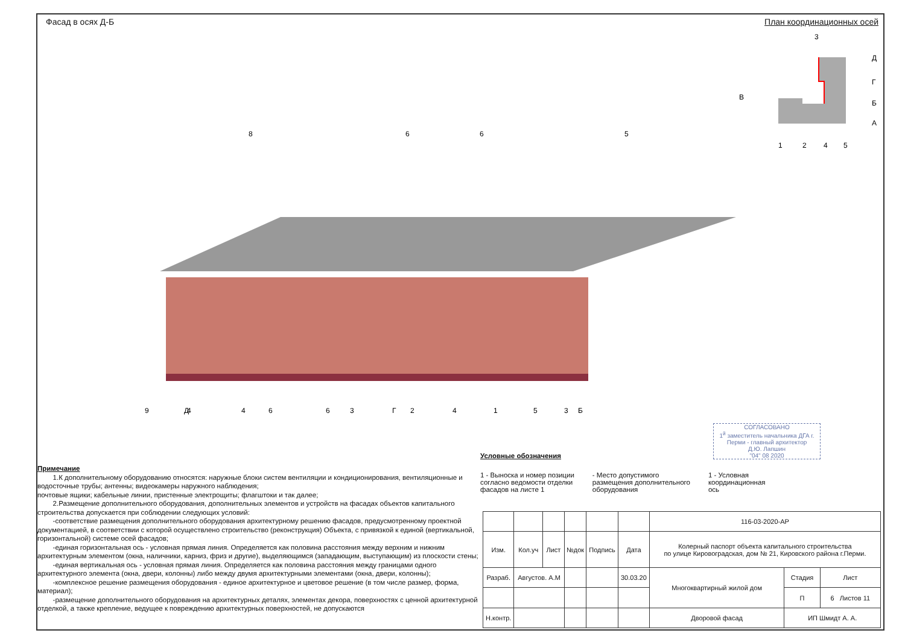Фасад в осях Д-Б План координационных осей
3
Д
Г
В
Б
А
1
2
4
5
8
6
6
5
9
Д
4
4
6
6
3
Г
2
4
1
5
3
Б
Примечание
1.К дополнительному оборудованию относятся: наружные блоки систем вентиляции и кондиционирования, вентиляционные и водосточные трубы; антенны; видеокамеры наружного наблюдения;
почтовые ящики; кабельные линии, пристенные электрощиты; флагштоки и так далее;
2.Размещение дополнительного оборудования, дополнительных элементов и устройств на фасадах объектов капитального строительства допускается при соблюдении следующих условий:
-соответствие размещения дополнительного оборудования архитектурному решению фасадов, предусмотренному проектной документацией, в соответствии с которой осуществлено строительство (реконструкция) Объекта, с привязкой к единой (вертикальной, горизонтальной) системе осей фасадов;
-единая горизонтальная ось - условная прямая линия. Определяется как половина расстояния между верхним и нижним архитектурным элементом (окна, наличники, карниз, фриз и другие), выделяющимся (западающим, выступающим) из плоскости стены;
-единая вертикальная ось - условная прямая линия. Определяется как половина расстояния между границами одного архитектурного элемента (окна, двери, колонны) либо между двумя архитектурными элементами (окна, двери, колонны);
-комплексное решение размещения оборудования - единое архитектурное и цветовое решение (в том числе размер, форма, материал);
-размещение дополнительного оборудования на архитектурных деталях, элементах декора, поверхностях с ценной архитектурной отделкой, а также крепление, ведущее к повреждению архитектурных поверхностей, не допускаются
СОГЛАСОВАНО
1<sup>й</sup> заместитель начальника ДГА г. Перми - главный архитектор
Д.Ю. Лапшин
"04" 08 2020
Условные обозначения
1 - Выноска и номер позиции
согласно ведомости отделки
фасадов на листе 1
- Место допустимого
размещения дополнительного
оборудования
1 - Условная
координационная
ось
| | | | | | | 116-03-2020-АР | | |
| Изм. | Кол.уч | Лист | №док | Подпись | Дата | Колерный паспорт объекта капитального строительства по улице Кировоградская, дом № 21, Кировского района г.Перми. | | |
| Разраб. | Августов. А.М | | | | 30.03.20 | Многоквартирный жилой дом | Стадия | Лист |
| | | | | | | | П | 6 Листов 11 |
| Н.контр. | | | | | | Дворовой фасад | ИП Шмидт А. А. | |